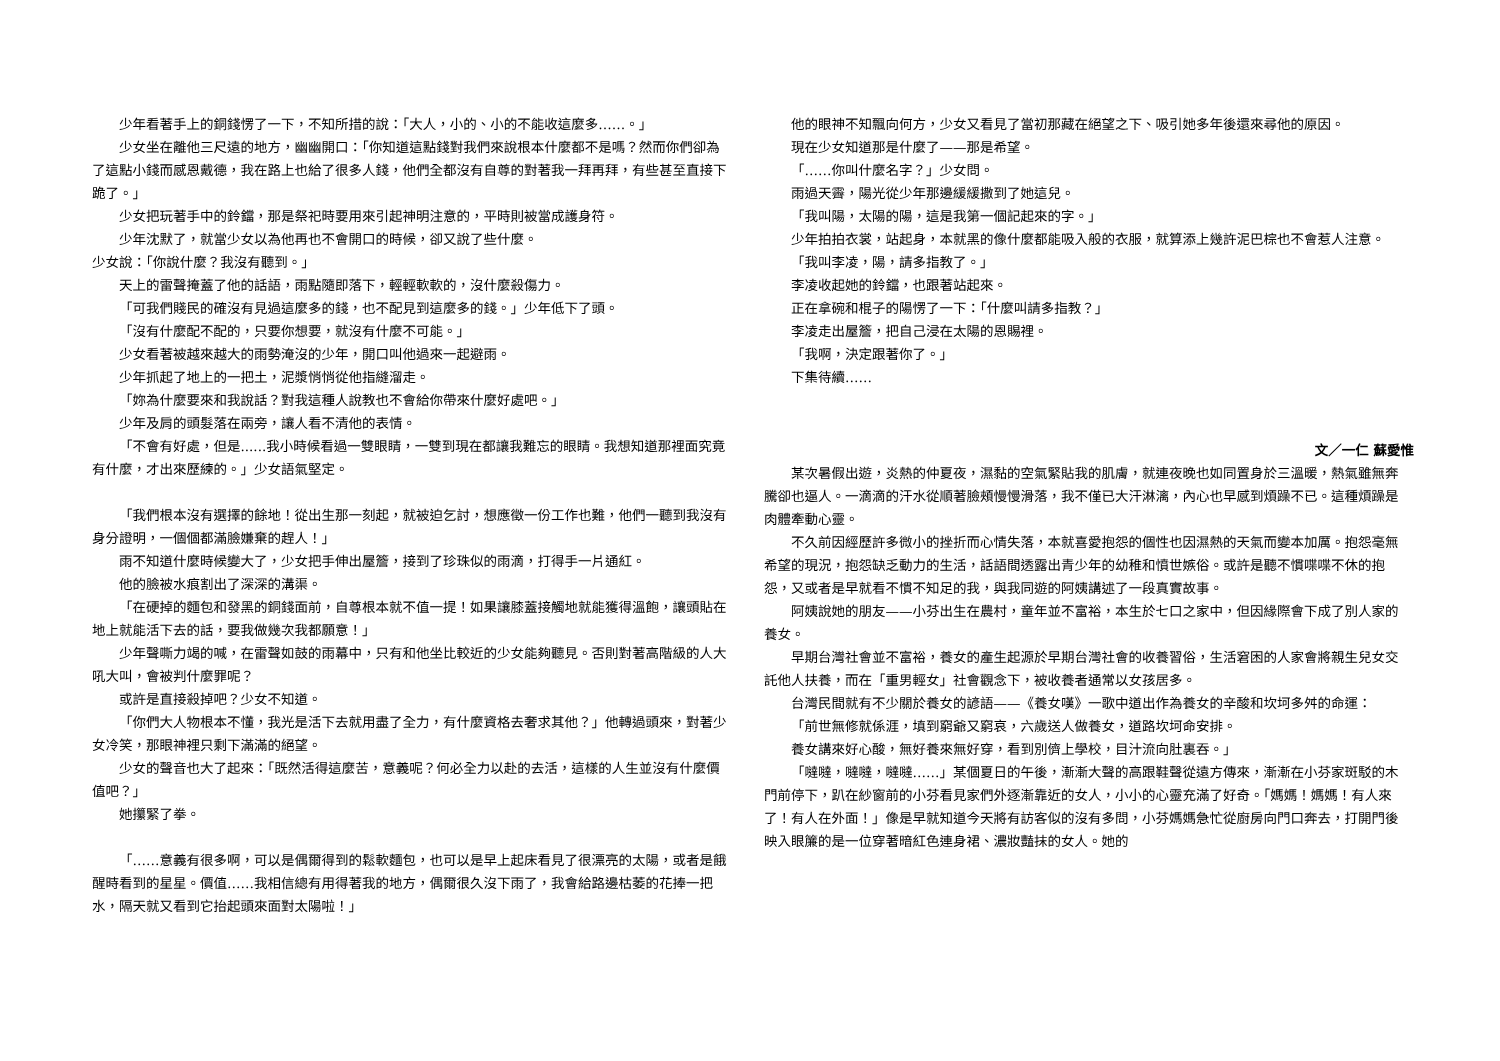少年看著手上的銅錢愣了一下，不知所措的說：「大人，小的、小的不能收這麼多……。」
少女坐在離他三尺遠的地方，幽幽開口：「你知道這點錢對我們來說根本什麼都不是嗎？然而你們卻為了這點小錢而感恩戴德，我在路上也給了很多人錢，他們全都沒有自尊的對著我一拜再拜，有些甚至直接下跪了。」
少女把玩著手中的鈴鐺，那是祭祀時要用來引起神明注意的，平時則被當成護身符。
少年沈默了，就當少女以為他再也不會開口的時候，卻又說了些什麼。
少女說：「你說什麼？我沒有聽到。」
天上的雷聲掩蓋了他的話語，雨點隨即落下，輕輕軟軟的，沒什麼殺傷力。
「可我們賤民的確沒有見過這麼多的錢，也不配見到這麼多的錢。」少年低下了頭。
「沒有什麼配不配的，只要你想要，就沒有什麼不可能。」
少女看著被越來越大的雨勢淹沒的少年，開口叫他過來一起避雨。
少年抓起了地上的一把土，泥漿悄悄從他指縫溜走。
「妳為什麼要來和我說話？對我這種人說教也不會給你帶來什麼好處吧。」
少年及肩的頭髮落在兩旁，讓人看不清他的表情。
「不會有好處，但是......我小時候看過一雙眼睛，一雙到現在都讓我難忘的眼睛。我想知道那裡面究竟有什麼，才出來歷練的。」少女語氣堅定。
「我們根本沒有選擇的餘地！從出生那一刻起，就被迫乞討，想應徵一份工作也難，他們一聽到我沒有身分證明，一個個都滿臉嫌棄的趕人！」
雨不知道什麼時候變大了，少女把手伸出屋簷，接到了珍珠似的雨滴，打得手一片通紅。
他的臉被水痕割出了深深的溝渠。
「在硬掉的麵包和發黑的銅錢面前，自尊根本就不值一提！如果讓膝蓋接觸地就能獲得溫飽，讓頭貼在地上就能活下去的話，要我做幾次我都願意！」
少年聲嘶力竭的喊，在雷聲如鼓的雨幕中，只有和他坐比較近的少女能夠聽見。否則對著高階級的人大吼大叫，會被判什麼罪呢？
或許是直接殺掉吧？少女不知道。
「你們大人物根本不懂，我光是活下去就用盡了全力，有什麼資格去奢求其他？」他轉過頭來，對著少女冷笑，那眼神裡只剩下滿滿的絕望。
少女的聲音也大了起來：「既然活得這麼苦，意義呢？何必全力以赴的去活，這樣的人生並沒有什麼價值吧？」
她攥緊了拳。
「……意義有很多啊，可以是偶爾得到的鬆軟麵包，也可以是早上起床看見了很漂亮的太陽，或者是餓醒時看到的星星。價值……我相信總有用得著我的地方，偶爾很久沒下雨了，我會給路邊枯萎的花捧一把水，隔天就又看到它抬起頭來面對太陽啦！」
他的眼神不知飄向何方，少女又看見了當初那藏在絕望之下、吸引她多年後還來尋他的原因。
現在少女知道那是什麼了——那是希望。
「……你叫什麼名字？」少女問。
雨過天霽，陽光從少年那邊緩緩撒到了她這兒。
「我叫陽，太陽的陽，這是我第一個記起來的字。」
少年拍拍衣裳，站起身，本就黑的像什麼都能吸入般的衣服，就算添上幾許泥巴棕也不會惹人注意。
「我叫李凌，陽，請多指教了。」
李凌收起她的鈴鐺，也跟著站起來。
正在拿碗和棍子的陽愣了一下：「什麼叫請多指教？」
李凌走出屋簷，把自己浸在太陽的恩賜裡。
「我啊，決定跟著你了。」
下集待續……
文／一仁 蘇愛惟
某次暑假出遊，炎熱的仲夏夜，濕黏的空氣緊貼我的肌膚，就連夜晚也如同置身於三溫暖，熱氣雖無奔騰卻也逼人。一滴滴的汗水從順著臉頰慢慢滑落，我不僅已大汗淋漓，內心也早感到煩躁不已。這種煩躁是肉體牽動心靈。
不久前因經歷許多微小的挫折而心情失落，本就喜愛抱怨的個性也因濕熱的天氣而變本加厲。抱怨毫無希望的現況，抱怨缺乏動力的生活，話語間透露出青少年的幼稚和憤世嫉俗。或許是聽不慣喋喋不休的抱怨，又或者是早就看不慣不知足的我，與我同遊的阿姨講述了一段真實故事。
阿姨說她的朋友——小芬出生在農村，童年並不富裕，本生於七口之家中，但因緣際會下成了別人家的養女。
早期台灣社會並不富裕，養女的產生起源於早期台灣社會的收養習俗，生活窘困的人家會將親生兒女交託他人扶養，而在「重男輕女」社會觀念下，被收養者通常以女孩居多。
台灣民間就有不少關於養女的諺語——《養女嘆》一歌中道出作為養女的辛酸和坎坷多舛的命運：
「前世無修就係涯，填到窮爺又窮哀，六歲送人做養女，道路坎坷命安排。
養女講來好心酸，無好養來無好穿，看到別儕上學校，目汁流向肚裏吞。」
「噠噠，噠噠，噠噠……」某個夏日的午後，漸漸大聲的高跟鞋聲從遠方傳來，漸漸在小芬家斑駁的木門前停下，趴在紗窗前的小芬看見家們外逐漸靠近的女人，小小的心靈充滿了好奇。「媽媽！媽媽！有人來了！有人在外面！」像是早就知道今天將有訪客似的沒有多問，小芬媽媽急忙從廚房向門口奔去，打開門後映入眼簾的是一位穿著暗紅色連身裙、濃妝豔抹的女人。她的